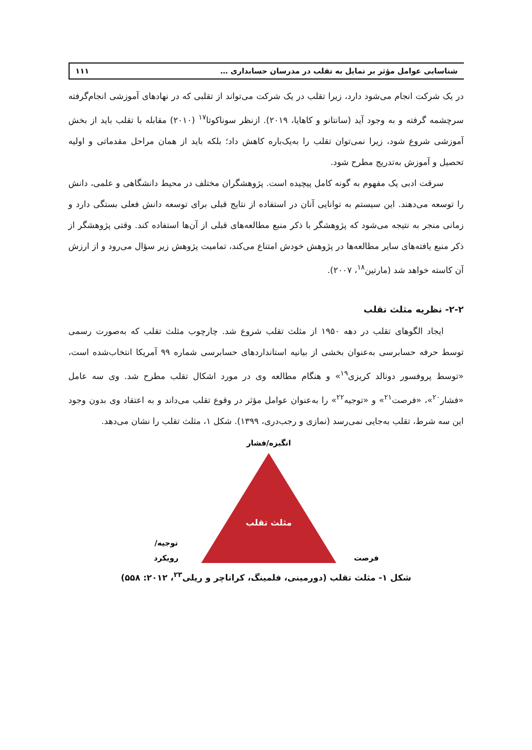شناسایی عوامل مؤثر بر تمایل به تقلب در مدرسان حسابداری … ۱۱۱
در یک شرکت انجام می‌شود دارد، زیرا تقلب در یک شرکت می‌تواند از تقلبی که در نهادهای آموزشی انجام‌گرفته سرچشمه گرفته و به وجود آید (سانتانو و کاهایا، ۲۰۱۹). ازنظر سوناکوتا<sup>۱۷</sup> (۲۰۱۰) مقابله با تقلب باید از بخش آموزشی شروع شود، زیرا نمی‌توان تقلب را به‌یک‌باره کاهش داد؛ بلکه باید از همان مراحل مقدماتی و اولیه تحصیل و آموزش به‌تدریج مطرح شود.
سرقت ادبی یک مفهوم به گونه کامل پیچیده است. پژوهشگران مختلف در محیط دانشگاهی و علمی، دانش را توسعه می‌دهند. این سیستم به توانایی آنان در استفاده از نتایج قبلی برای توسعه دانش فعلی بستگی دارد و زمانی منجر به نتیجه می‌شود که پژوهشگر با ذکر منبع مطالعه‌های قبلی از آن‌ها استفاده کند. وقتی پژوهشگر از ذکر منبع یافته‌های سایر مطالعه‌ها در پژوهش خودش امتناع می‌کند، تمامیت پژوهش زیر سؤال می‌رود و از ارزش آن کاسته خواهد شد (مارتین<sup>۱۸</sup>، ۲۰۰۷).
۲-۲- نظریه مثلث تقلب
ایجاد الگوهای تقلب در دهه ۱۹۵۰ از مثلث تقلب شروع شد. چارچوب مثلث تقلب که به‌صورت رسمی توسط حرفه حسابرسی به‌عنوان بخشی از بیانیه استانداردهای حسابرسی شماره ۹۹ آمریکا انتخاب‌شده است، «توسط پروفسور دونالد کریزی<sup>۱۹</sup>» و هنگام مطالعه وی در مورد اشکال تقلب مطرح شد. وی سه عامل «فشار<sup>۲۰</sup>»، «فرصت<sup>۲۱</sup>» و «توجیه<sup>۲۲</sup>» را به‌عنوان عوامل مؤثر در وقوع تقلب می‌داند و به اعتقاد وی بدون وجود این سه شرط، تقلب به‌جایی نمی‌رسد (نمازی و رجب‌دری، ۱۳۹۹). شکل ۱، مثلث تقلب را نشان می‌دهد.
انگیزه/فشار
مثلث تقلب
توجیه/
رویکرد
فرصت
شکل ۱- مثلث تقلب (دورمینی، فلمینگ، کراناچر و ریلی<sup>۲۳</sup>، ۲۰۱۲: ۵۵۸)